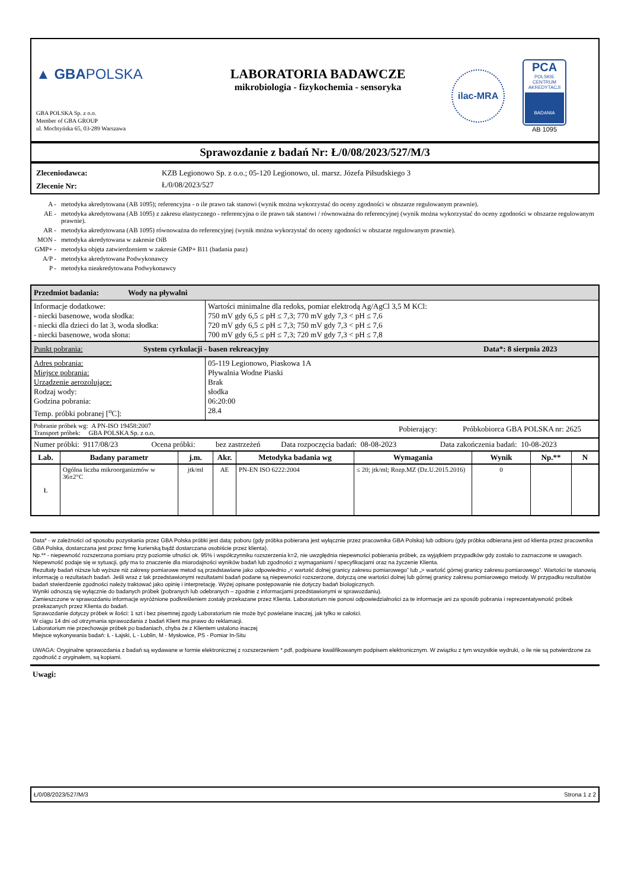▲ GBAPOLSKA
GBA POLSKA Sp. z o.o.
Member of GBA GROUP
ul. Mochtyńska 65, 03-289 Warszawa
LABORATORIA BADAWCZE
mikrobiologia - fizykochemia - sensoryka
ilac-MRA
PCA
POLSKIE CENTRUM AKREDYTACJI
BADANIA
AB 1095
Sprawozdanie z badań Nr: Ł/0/08/2023/527/M/3
| Zleceniodawca: | KZB Legionowo Sp. z o.o.; 05-120 Legionowo, ul. marsz. Józefa Piłsudskiego 3 |
| Zlecenie Nr: | Ł/0/08/2023/527 |
| A - | metodyka akredytowana (AB 1095); referencyjna - o ile prawo tak stanowi (wynik można wykorzystać do oceny zgodności w obszarze regulowanym prawnie). |
| AE - | metodyka akredytowana (AB 1095) z zakresu elastycznego - referencyjna o ile prawo tak stanowi / równoważna do referencyjnej (wynik można wykorzystać do oceny zgodności w obszarze regulowanym prawnie). |
| AR - | metodyka akredytowana (AB 1095) równoważna do referencyjnej (wynik można wykorzystać do oceny zgodności w obszarze regulowanym prawnie). |
| MON - | metodyka akredytowana w zakresie OiB |
| GMP+ - | metodyka objęta zatwierdzeniem w zakresie GMP+ B11 (badania pasz) |
| A/P - | metodyka akredytowana Podwykonawcy |
| P - | metodyka nieakredytowana Podwykonawcy |
Przedmiot badania: Wody na pływalni
| Informacje dodatkowe: - niecki basenowe, woda słodka: - niecki dla dzieci do lat 3, woda słodka: - niecki basenowe, woda słona: | Wartości minimalne dla redoks, pomiar elektrodą Ag/AgCl 3,5 M KCl: 750 mV gdy 6,5 ≤ pH ≤ 7,3; 770 mV gdy 7,3 < pH ≤ 7,6 720 mV gdy 6,5 ≤ pH ≤ 7,3; 750 mV gdy 7,3 < pH ≤ 7,6 700 mV gdy 6,5 ≤ pH ≤ 7,3; 720 mV gdy 7,3 < pH ≤ 7,8 |
Punkt pobrania: System cyrkulacji - basen rekreacyjny Data*: 8 sierpnia 2023
| Adres pobrania: Miejsce pobrania: Urządzenie aerozolujące: Rodzaj wody: Godzina pobrania: Temp. próbki pobranej [<sup>o</sup>C]: | 05-119 Legionowo, Piaskowa 1A Pływalnia Wodne Piaski Brak słodka 06:20:00 28.4 |
| Pobranie próbek wg: A PN-ISO 19458:2007 Transport próbek: GBA POLSKA Sp. z o.o. | Pobierający: | Próbkobiorca GBA POLSKA nr: 2625 |
| Numer próbki: 9117/08/23 | Ocena próbki: | bez zastrzeżeń | Data rozpoczęcia badań: 08-08-2023 | Data zakończenia badań: 10-08-2023 |
| Lab. | Badany parametr | j.m. | Akr. | Metodyka badania wg | Wymagania | Wynik | Np.** | N |
| --- | --- | --- | --- | --- | --- | --- | --- | --- |
| Ł | Ogólna liczba mikroorganizmów w 36±2°C | jtk/ml | AE | PN-EN ISO 6222:2004 | ≤ 20; jtk/ml; Rozp.MZ (Dz.U.2015.2016) | 0 | | |
Data* - w zależności od sposobu pozyskania przez GBA Polska próbki jest datą: poboru (gdy próbka pobierana jest wyłącznie przez pracownika GBA Polska) lub odbioru (gdy próbka odbierana jest od klienta przez pracownika GBA Polska, dostarczana jest przez firmę kurierską bądź dostarczana osobiście przez klienta).
Np.** - niepewność rozszerzona pomiaru przy poziomie ufności ok. 95% i współczynniku rozszerzenia k=2, nie uwzględnia niepewności pobierania próbek, za wyjątkiem przypadków gdy zostało to zaznaczone w uwagach.
Niepewność podaje się w sytuacji, gdy ma to znaczenie dla miarodajności wyników badań lub zgodności z wymaganiami / specyfikacjami oraz na życzenie Klienta.
Rezultaty badań niższe lub wyższe niż zakresy pomiarowe metod są przedstawiane jako odpowiednio „< wartość dolnej granicy zakresu pomiarowego” lub „> wartość górnej granicy zakresu pomiarowego”. Wartości te stanowią informację o rezultatach badań. Jeśli wraz z tak przedstawionymi rezultatami badań podane są niepewności rozszerzone, dotyczą one wartości dolnej lub górnej granicy zakresu pomiarowego metody. W przypadku rezultatów badań stwierdzenie zgodności należy traktować jako opinię i interpretację. Wyżej opisane postępowanie nie dotyczy badań biologicznych.
Wyniki odnoszą się wyłącznie do badanych próbek (pobranych lub odebranych – zgodnie z informacjami przedstawionymi w sprawozdaniu).
Zamieszczone w sprawozdaniu informacje wyróżnione podkreśleniem zostały przekazane przez Klienta. Laboratorium nie ponosi odpowiedzialności za te informacje ani za sposób pobrania i reprezentatywność próbek przekazanych przez Klienta do badań.
Sprawozdanie dotyczy próbek w ilości: 1 szt i bez pisemnej zgody Laboratorium nie może być powielane inaczej, jak tylko w całości.
W ciągu 14 dni od otrzymania sprawozdania z badań Klient ma prawo do reklamacji.
Laboratorium nie przechowuje próbek po badaniach, chyba że z Klientem ustalono inaczej
Miejsce wykonywania badań: Ł - Łajski, L - Lublin, M - Mysłowice, PS - Pomiar In-Situ
UWAGA: Oryginalne sprawozdania z badań są wydawane w formie elektronicznej z rozszerzeniem *.pdf, podpisane kwalifikowanym podpisem elektronicznym. W związku z tym wszystkie wydruki, o ile nie są potwierdzone za zgodność z oryginałem, są kopiami.
Uwagi:
Ł/0/08/2023/527/M/3 Strona 1 z 2